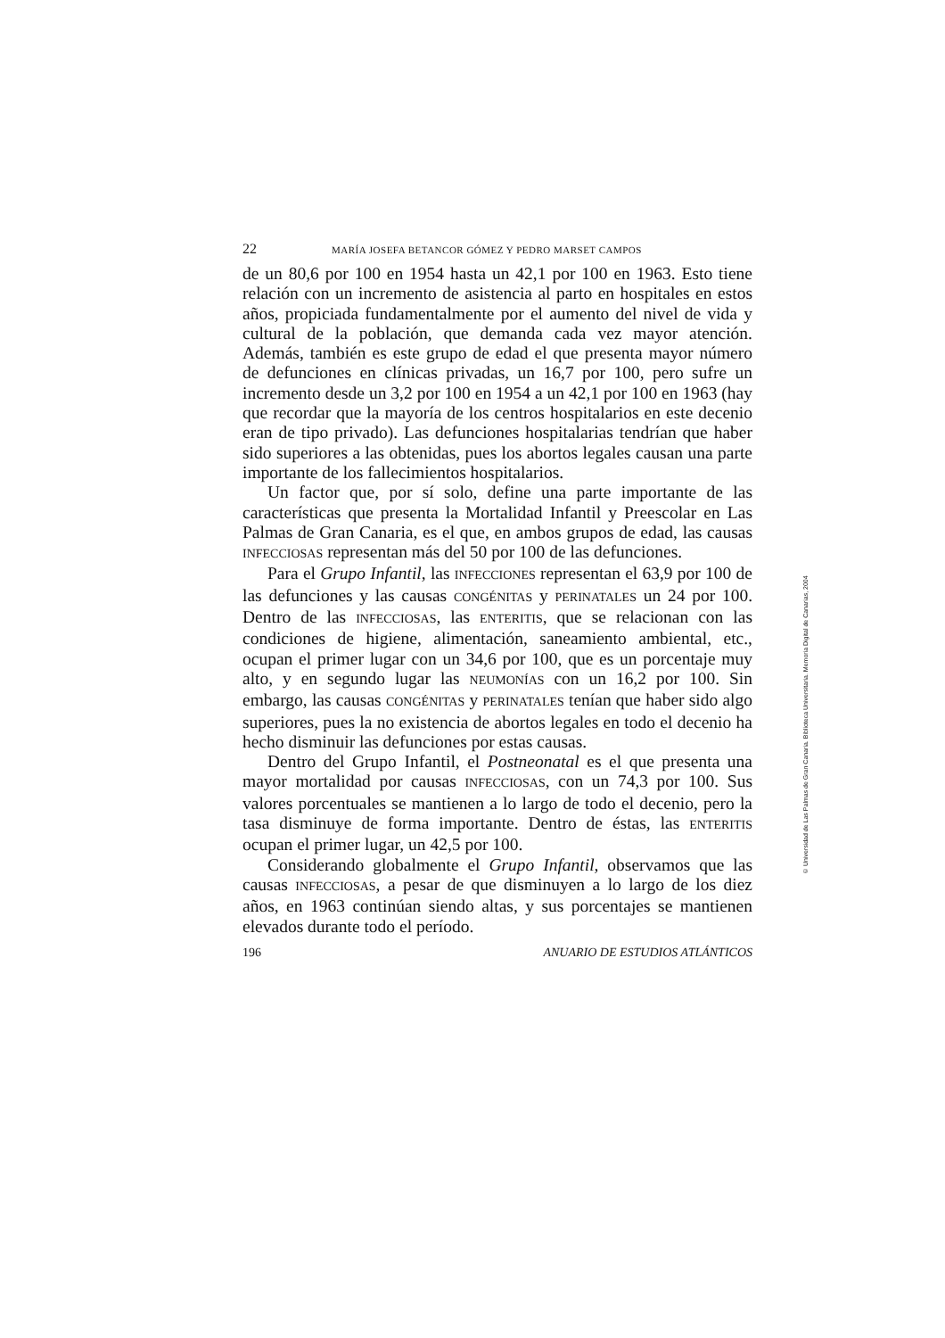22 MARÍA JOSEFA BETANCOR GÓMEZ Y PEDRO MARSET CAMPOS
de un 80,6 por 100 en 1954 hasta un 42,1 por 100 en 1963. Esto tiene relación con un incremento de asistencia al parto en hospitales en estos años, propiciada fundamentalmente por el aumento del nivel de vida y cultural de la población, que demanda cada vez mayor atención. Además, también es este grupo de edad el que presenta mayor número de defunciones en clínicas privadas, un 16,7 por 100, pero sufre un incremento desde un 3,2 por 100 en 1954 a un 42,1 por 100 en 1963 (hay que recordar que la mayoría de los centros hospitalarios en este decenio eran de tipo privado). Las defunciones hospitalarias tendrían que haber sido superiores a las obtenidas, pues los abortos legales causan una parte importante de los fallecimientos hospitalarios.
Un factor que, por sí solo, define una parte importante de las características que presenta la Mortalidad Infantil y Preescolar en Las Palmas de Gran Canaria, es el que, en ambos grupos de edad, las causas INFECCIOSAS representan más del 50 por 100 de las defunciones.
Para el Grupo Infantil, las INFECCIONES representan el 63,9 por 100 de las defunciones y las causas CONGÉNITAS y PERINATALES un 24 por 100. Dentro de las INFECCIOSAS, las ENTERITIS, que se relacionan con las condiciones de higiene, alimentación, saneamiento ambiental, etc., ocupan el primer lugar con un 34,6 por 100, que es un porcentaje muy alto, y en segundo lugar las NEUMONÍAS con un 16,2 por 100. Sin embargo, las causas CONGÉNITAS y PERINATALES tenían que haber sido algo superiores, pues la no existencia de abortos legales en todo el decenio ha hecho disminuir las defunciones por estas causas.
Dentro del Grupo Infantil, el Postneonatal es el que presenta una mayor mortalidad por causas INFECCIOSAS, con un 74,3 por 100. Sus valores porcentuales se mantienen a lo largo de todo el decenio, pero la tasa disminuye de forma importante. Dentro de éstas, las ENTERITIS ocupan el primer lugar, un 42,5 por 100.
Considerando globalmente el Grupo Infantil, observamos que las causas INFECCIOSAS, a pesar de que disminuyen a lo largo de los diez años, en 1963 continúan siendo altas, y sus porcentajes se mantienen elevados durante todo el período.
196 ANUARIO DE ESTUDIOS ATLÁNTICOS
© Universidad de Las Palmas de Gran Canaria. Biblioteca Universitaria. Memoria Digital de Canarias, 2004